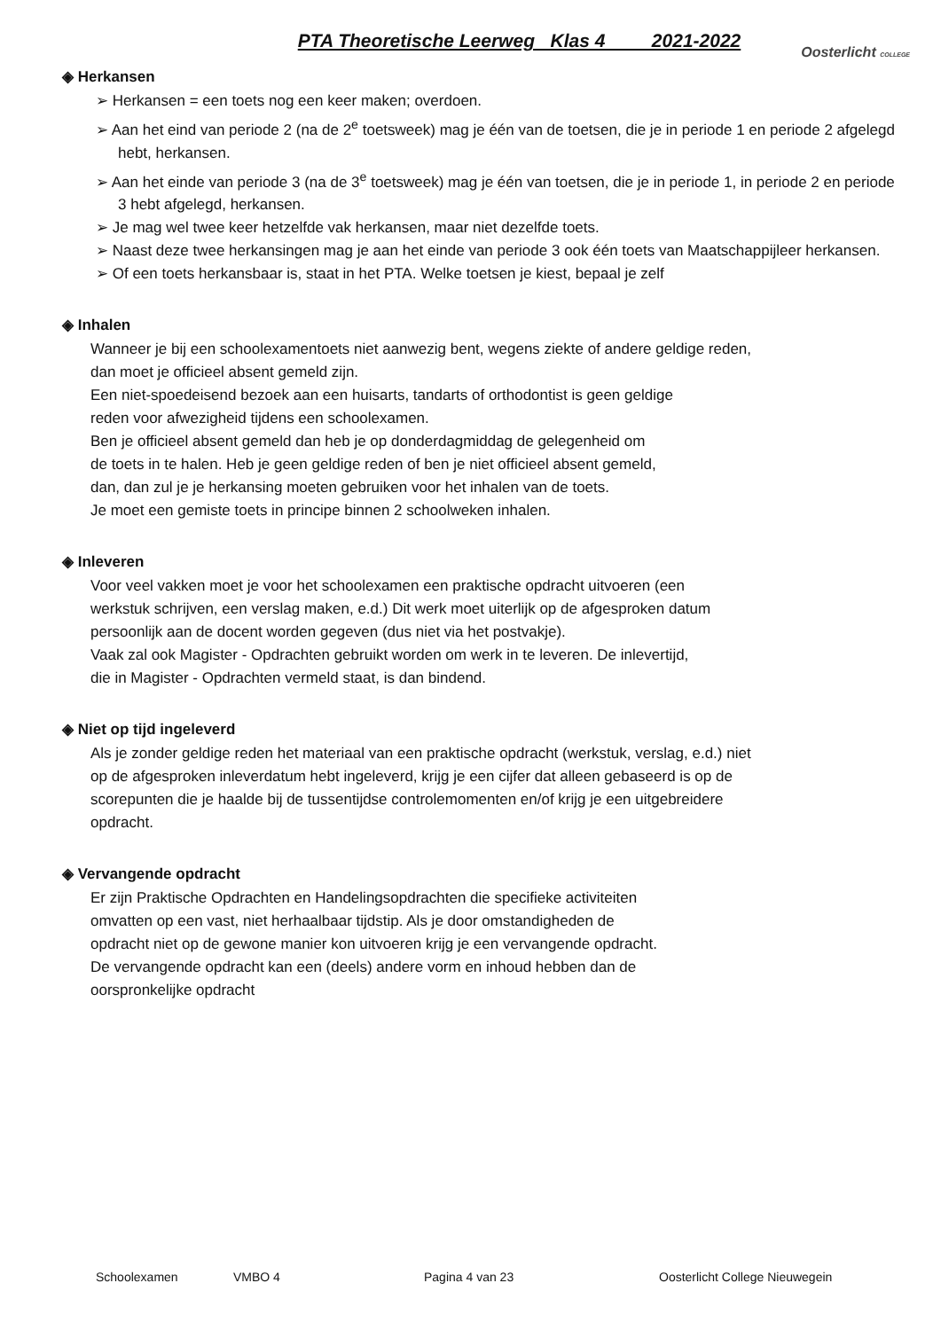PTA Theoretische Leerweg Klas 4 2021-2022
Oosterlicht COLLEGE
◈ Herkansen
➢ Herkansen = een toets nog een keer maken; overdoen.
➢ Aan het eind van periode 2 (na de 2<sup>e</sup> toetsweek) mag je één van de toetsen, die je in periode 1 en periode 2 afgelegd hebt, herkansen.
➢ Aan het einde van periode 3 (na de 3<sup>e</sup> toetsweek) mag je één van toetsen, die je in periode 1, in periode 2 en periode 3 hebt afgelegd, herkansen.
➢ Je mag wel twee keer hetzelfde vak herkansen, maar niet dezelfde toets.
➢ Naast deze twee herkansingen mag je aan het einde van periode 3 ook één toets van Maatschappijleer herkansen.
➢ Of een toets herkansbaar is, staat in het PTA. Welke toetsen je kiest, bepaal je zelf
◈ Inhalen
Wanneer je bij een schoolexamentoets niet aanwezig bent, wegens ziekte of andere geldige reden,
dan moet je officieel absent gemeld zijn.
Een niet-spoedeisend bezoek aan een huisarts, tandarts of orthodontist is geen geldige
reden voor afwezigheid tijdens een schoolexamen.
Ben je officieel absent gemeld dan heb je op donderdagmiddag de gelegenheid om
de toets in te halen. Heb je geen geldige reden of ben je niet officieel absent gemeld,
dan, dan zul je je herkansing moeten gebruiken voor het inhalen van de toets.
Je moet een gemiste toets in principe binnen 2 schoolweken inhalen.
◈ Inleveren
Voor veel vakken moet je voor het schoolexamen een praktische opdracht uitvoeren (een
werkstuk schrijven, een verslag maken, e.d.) Dit werk moet uiterlijk op de afgesproken datum
persoonlijk aan de docent worden gegeven (dus niet via het postvakje).
Vaak zal ook Magister - Opdrachten gebruikt worden om werk in te leveren. De inlevertijd,
die in Magister - Opdrachten vermeld staat, is dan bindend.
◈ Niet op tijd ingeleverd
Als je zonder geldige reden het materiaal van een praktische opdracht (werkstuk, verslag, e.d.) niet
op de afgesproken inleverdatum hebt ingeleverd, krijg je een cijfer dat alleen gebaseerd is op de
scorepunten die je haalde bij de tussentijdse controlemomenten en/of krijg je een uitgebreidere
opdracht.
◈ Vervangende opdracht
Er zijn Praktische Opdrachten en Handelingsopdrachten die specifieke activiteiten
omvatten op een vast, niet herhaalbaar tijdstip. Als je door omstandigheden de
opdracht niet op de gewone manier kon uitvoeren krijg je een vervangende opdracht.
De vervangende opdracht kan een (deels) andere vorm en inhoud hebben dan de
oorspronkelijke opdracht
Schoolexamen VMBO 4 Pagina 4 van 23 Oosterlicht College Nieuwegein